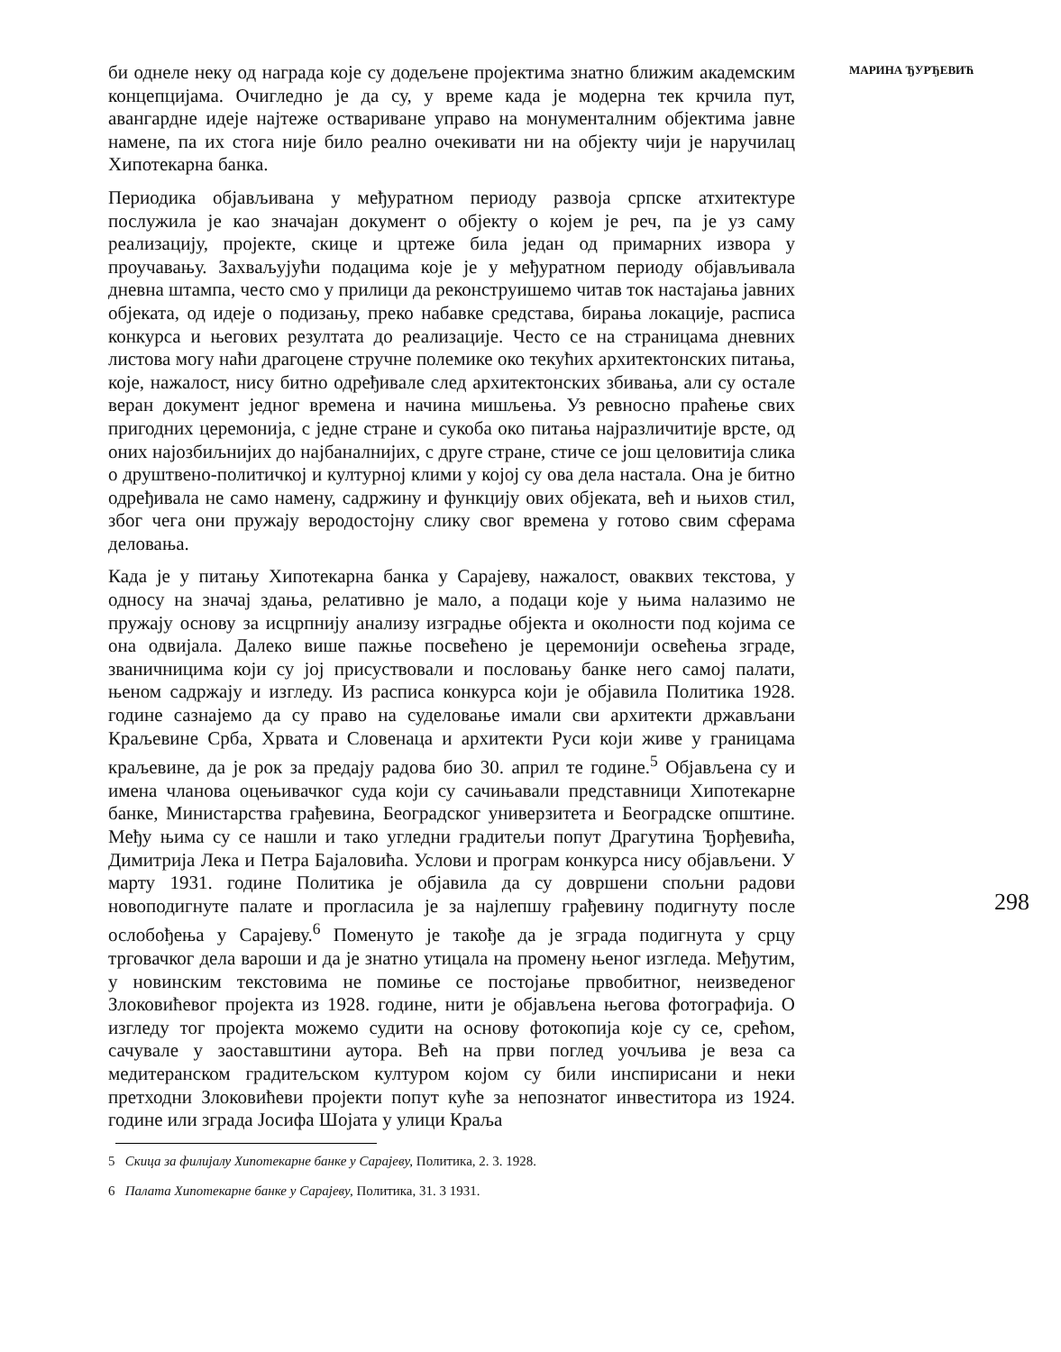би однеле неку од награда које су додељене пројектима знатно ближим академским концепцијама. Очигледно је да су, у време када је модерна тек крчила пут, авангардне идеје најтеже оствариване управо на монументалним објектима јавне намене, па их стога није било реално очекивати ни на објекту чији је наручилац Хипотекарна банка.
Периодика објављивана у међуратном периоду развоја српске атхитектуре послужила је као значајан документ о објекту о којем је реч, па је уз саму реализацију, пројекте, скице и цртеже била један од примарних извора у проучавању. Захваљујући подацима које је у међуратном периоду објављивала дневна штампа, често смо у прилици да реконструишемо читав ток настајања јавних објеката, од идеје о подизању, преко набавке средстава, бирања локације, расписа конкурса и његових резултата до реализације. Често се на страницама дневних листова могу наћи драгоцене стручне полемике око текућих архитектонских питања, које, нажалост, нису битно одређивале след архитектонских збивања, али су остале веран документ једног времена и начина мишљења. Уз ревносно праћење свих пригодних церемонија, с једне стране и сукоба око питања најразличитије врсте, од оних најозбиљнијих до најбаналнијих, с друге стране, стиче се још целовитија слика о друштвено-политичкој и културној клими у којој су ова дела настала. Она је битно одређивала не само намену, садржину и функцију ових објеката, већ и њихов стил, због чега они пружају веродостојну слику свог времена у готово свим сферама деловања.
Када је у питању Хипотекарна банка у Сарајеву, нажалост, оваквих текстова, у односу на значај здања, релативно је мало, а подаци које у њима налазимо не пружају основу за исцрпнију анализу изградње објекта и околности под којима се она одвијала. Далеко више пажње посвећено је церемонији освећења зграде, званичницима који су јој присуствовали и пословању банке него самој палати, њеном садржају и изгледу. Из расписа конкурса који је објавила Политика 1928. године сазнајемо да су право на суделовање имали сви архитекти држављани Краљевине Срба, Хрвата и Словенаца и архитекти Руси који живе у границама краљевине, да је рок за предају радова био 30. април те године.<sup>5</sup> Објављена су и имена чланова оцењивачког суда који су сачињавали представници Хипотекарне банке, Министарства грађевина, Београдског универзитета и Београдске општине. Међу њима су се нашли и тако угледни градитељи попут Драгутина Ђорђевића, Димитрија Лека и Петра Бајаловића. Услови и програм конкурса нису објављени. У марту 1931. године Политика је објавила да су довршени спољни радови новоподигнуте палате и прогласила је за најлепшу грађевину подигнуту после ослобођења у Сарајеву.<sup>6</sup> Поменуто је такође да је зграда подигнута у срцу трговачког дела вароши и да је знатно утицала на промену њеног изгледа. Међутим, у новинским текстовима не помиње се постојање првобитног, неизведеног Злоковићевог пројекта из 1928. године, нити је објављена његова фотографија. О изгледу тог пројекта можемо судити на основу фотокопија које су се, срећом, сачувале у заоставштини аутора. Већ на први поглед уочљива је веза са медитеранском градитељском културом којом су били инспирисани и неки претходни Злоковићеви пројекти попут куће за непознатог инвеститора из 1924. године или зграда Јосифа Шојата у улици Краља
5 Скица за филијалу Хипотекарне банке у Сарајеву, Политика, 2. 3. 1928.
6 Палата Хипотекарне банке у Сарајеву, Политика, 31. 3 1931.
МАРИНА ЂУРЂЕВИЋ
298